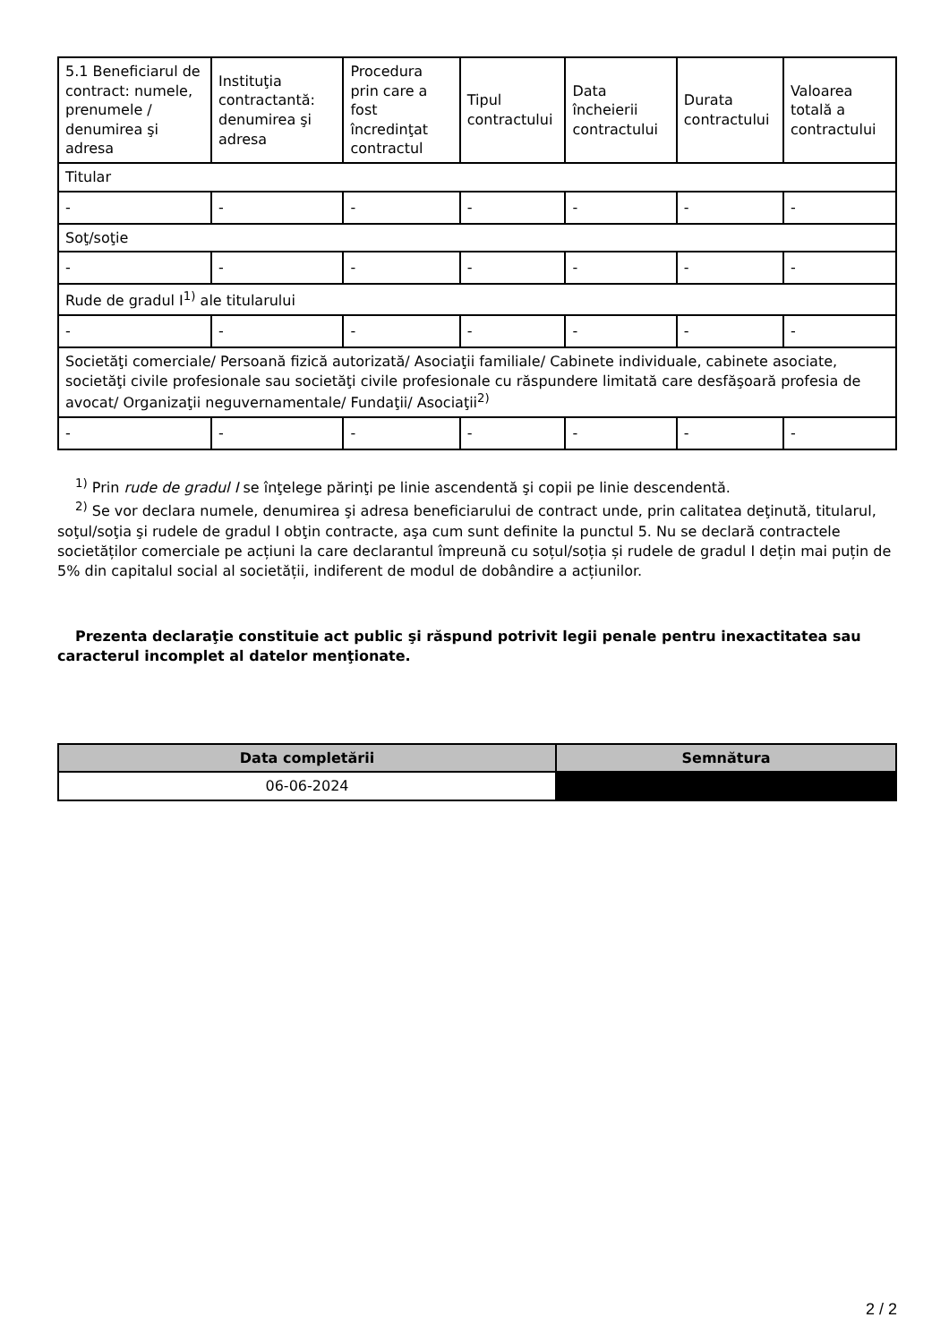| 5.1 Beneficiarul de contract: numele, prenumele / denumirea şi adresa | Instituţia contractantă: denumirea şi adresa | Procedura prin care a fost încredinţat contractul | Tipul contractului | Data încheierii contractului | Durata contractului | Valoarea totală a contractului |
| Titular | | | | | | |
| - | - | - | - | - | - | - |
| Soţ/soţie | | | | | | |
| - | - | - | - | - | - | - |
| Rude de gradul I<sup>1)</sup> ale titularului | | | | | | |
| - | - | - | - | - | - | - |
| Societăţi comerciale/ Persoană fizică autorizată/ Asociaţii familiale/ Cabinete individuale, cabinete asociate, societăţi civile profesionale sau societăţi civile profesionale cu răspundere limitată care desfăşoară profesia de avocat/ Organizaţii neguvernamentale/ Fundaţii/ Asociaţii<sup>2)</sup> | | | | | | |
| - | - | - | - | - | - | - |
<sup>1)</sup> Prin rude de gradul I se înţelege părinţi pe linie ascendentă şi copii pe linie descendentă.
<sup>2)</sup> Se vor declara numele, denumirea şi adresa beneficiarului de contract unde, prin calitatea deţinută, titularul, soţul/soţia şi rudele de gradul I obţin contracte, aşa cum sunt definite la punctul 5. Nu se declară contractele societăților comerciale pe acțiuni la care declarantul împreună cu soțul/soția și rudele de gradul I dețin mai puțin de 5% din capitalul social al societății, indiferent de modul de dobândire a acțiunilor.
Prezenta declaraţie constituie act public şi răspund potrivit legii penale pentru inexactitatea sau caracterul incomplet al datelor menţionate.
| Data completării | Semnătura |
| --- | --- |
| 06-06-2024 | |
2 / 2